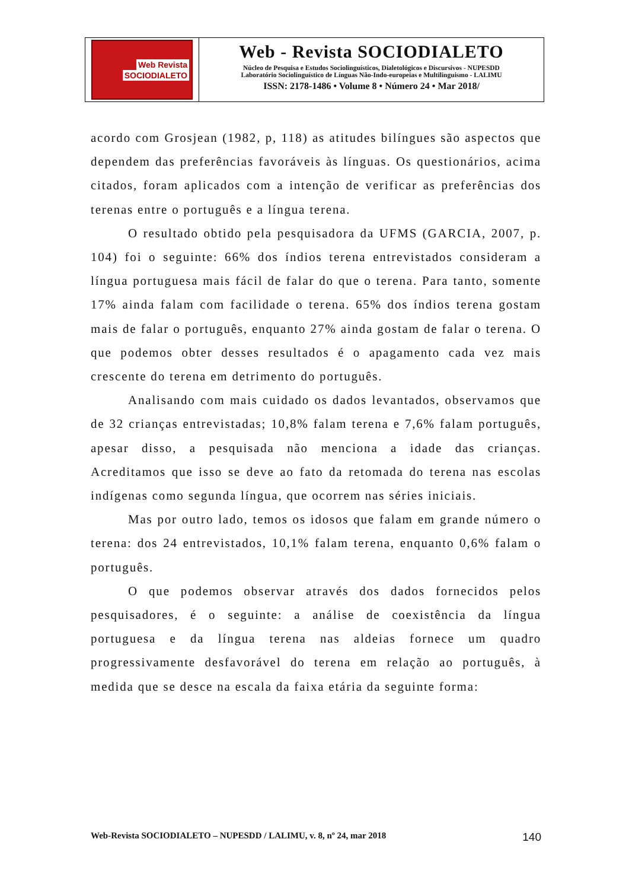Web Revista
SOCIODIALETO
Web - Revista SOCIODIALETO
Núcleo de Pesquisa e Estudos Sociolinguísticos, Dialetológicos e Discursivos - NUPESDD
Laboratório Sociolinguístico de Línguas Não-Indo-europeias e Multilinguismo - LALIMU
ISSN: 2178-1486 • Volume 8 • Número 24 • Mar 2018/
acordo com Grosjean (1982, p, 118) as atitudes bilíngues são aspectos que dependem das preferências favoráveis às línguas. Os questionários, acima citados, foram aplicados com a intenção de verificar as preferências dos terenas entre o português e a língua terena.
O resultado obtido pela pesquisadora da UFMS (GARCIA, 2007, p. 104) foi o seguinte: 66% dos índios terena entrevistados consideram a língua portuguesa mais fácil de falar do que o terena. Para tanto, somente 17% ainda falam com facilidade o terena. 65% dos índios terena gostam mais de falar o português, enquanto 27% ainda gostam de falar o terena. O que podemos obter desses resultados é o apagamento cada vez mais crescente do terena em detrimento do português.
Analisando com mais cuidado os dados levantados, observamos que de 32 crianças entrevistadas; 10,8% falam terena e 7,6% falam português, apesar disso, a pesquisada não menciona a idade das crianças. Acreditamos que isso se deve ao fato da retomada do terena nas escolas indígenas como segunda língua, que ocorrem nas séries iniciais.
Mas por outro lado, temos os idosos que falam em grande número o terena: dos 24 entrevistados, 10,1% falam terena, enquanto 0,6% falam o português.
O que podemos observar através dos dados fornecidos pelos pesquisadores, é o seguinte: a análise de coexistência da língua portuguesa e da língua terena nas aldeias fornece um quadro progressivamente desfavorável do terena em relação ao português, à medida que se desce na escala da faixa etária da seguinte forma:
Web-Revista SOCIODIALETO – NUPESDD / LALIMU, v. 8, nº 24, mar 2018 140